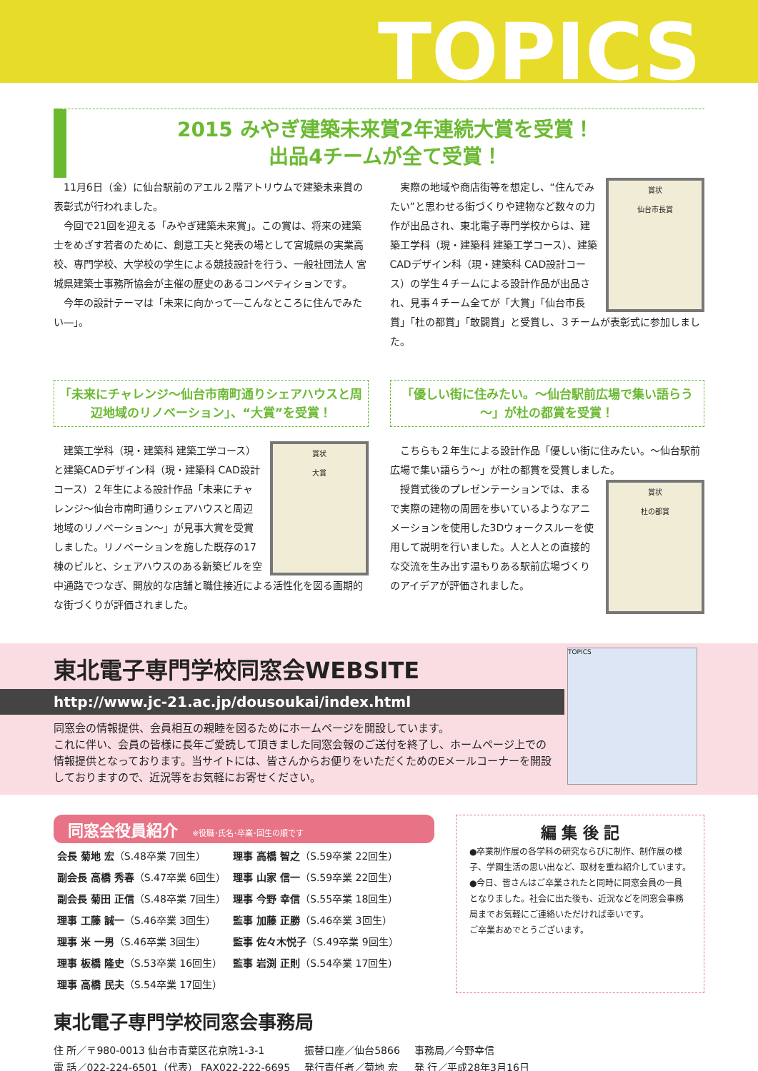TOPICS
2015 みやぎ建築未来賞2年連続大賞を受賞！
出品4チームが全て受賞！
11月6日（金）に仙台駅前のアエル２階アトリウムで建築未来賞の表彰式が行われました。
今回で21回を迎える「みやぎ建築未来賞」。この賞は、将来の建築士をめざす若者のために、創意工夫と発表の場として宮城県の実業高校、専門学校、大学校の学生による競技設計を行う、一般社団法人 宮城県建築士事務所協会が主催の歴史のあるコンペティションです。
今年の設計テーマは「未来に向かって―こんなところに住んでみたい―」。
賞状
仙台市長賞
実際の地域や商店街等を想定し、“住んでみたい”と思わせる街づくりや建物など数々の力作が出品され、東北電子専門学校からは、建築工学科（現・建築科 建築工学コース）、建築CADデザイン科（現・建築科 CAD設計コース）の学生４チームによる設計作品が出品され、見事４チーム全てが「大賞」「仙台市長賞」「杜の都賞」「敢闘賞」と受賞し、３チームが表彰式に参加しました。
「未来にチャレンジ～仙台市南町通りシェアハウスと周辺地域のリノベーション」、“大賞”を受賞！
賞状
大賞
建築工学科（現・建築科 建築工学コース）と建築CADデザイン科（現・建築科 CAD設計コース）２年生による設計作品「未来にチャレンジ～仙台市南町通りシェアハウスと周辺地域のリノベーション～」が見事大賞を受賞しました。リノベーションを施した既存の17棟のビルと、シェアハウスのある新築ビルを空中通路でつなぎ、開放的な店舗と職住接近による活性化を図る画期的な街づくりが評価されました。
「優しい街に住みたい。～仙台駅前広場で集い語らう～」が杜の都賞を受賞！
こちらも２年生による設計作品「優しい街に住みたい。～仙台駅前広場で集い語らう～」が杜の都賞を受賞しました。
賞状
杜の都賞
授賞式後のプレゼンテーションでは、まるで実際の建物の周囲を歩いているようなアニメーションを使用した3Dウォークスルーを使用して説明を行いました。人と人との直接的な交流を生み出す温もりある駅前広場づくりのアイデアが評価されました。
東北電子専門学校同窓会WEBSITE
http://www.jc-21.ac.jp/dousoukai/index.html
同窓会の情報提供、会員相互の親睦を図るためにホームページを開設しています。
これに伴い、会員の皆様に長年ご愛読して頂きました同窓会報のご送付を終了し、ホームページ上での情報提供となっております。当サイトには、皆さんからお便りをいただくためのEメールコーナーを開設しておりますので、近況等をお気軽にお寄せください。
TOPICS
同窓会役員紹介 ※役職･氏名･卒業･回生の順です
| 会長 菊地 宏 （S.48卒業 7回生） | 理事 高橋 智之 （S.59卒業 22回生） |
| 副会長 高橋 秀春 （S.47卒業 6回生） | 理事 山家 信一 （S.59卒業 22回生） |
| 副会長 菊田 正信 （S.48卒業 7回生） | 理事 今野 幸信 （S.55卒業 18回生） |
| 理事 工藤 誠一 （S.46卒業 3回生） | 監事 加藤 正勝 （S.46卒業 3回生） |
| 理事 米 一男 （S.46卒業 3回生） | 監事 佐々木悦子 （S.49卒業 9回生） |
| 理事 板橋 隆史 （S.53卒業 16回生） | 監事 岩渕 正則 （S.54卒業 17回生） |
| 理事 高橋 民夫 （S.54卒業 17回生） | |
編 集 後 記
●卒業制作展の各学科の研究ならびに制作、制作展の様子、学園生活の思い出など、取材を重ね紹介しています。
●今日、皆さんはご卒業されたと同時に同窓会員の一員となりました。社会に出た後も、近況などを同窓会事務局までお気軽にご連絡いただければ幸いです。
ご卒業おめでとうございます。
東北電子専門学校同窓会事務局
| 住 所／〒980-0013 仙台市青葉区花京院1-3-1 | 振替口座／仙台5866 | 事務局／今野幸信 |
| 電 話／022-224-6501（代表） FAX022-222-6695 | 発行責任者／菊地 宏 | 発 行／平成28年3月16日 |